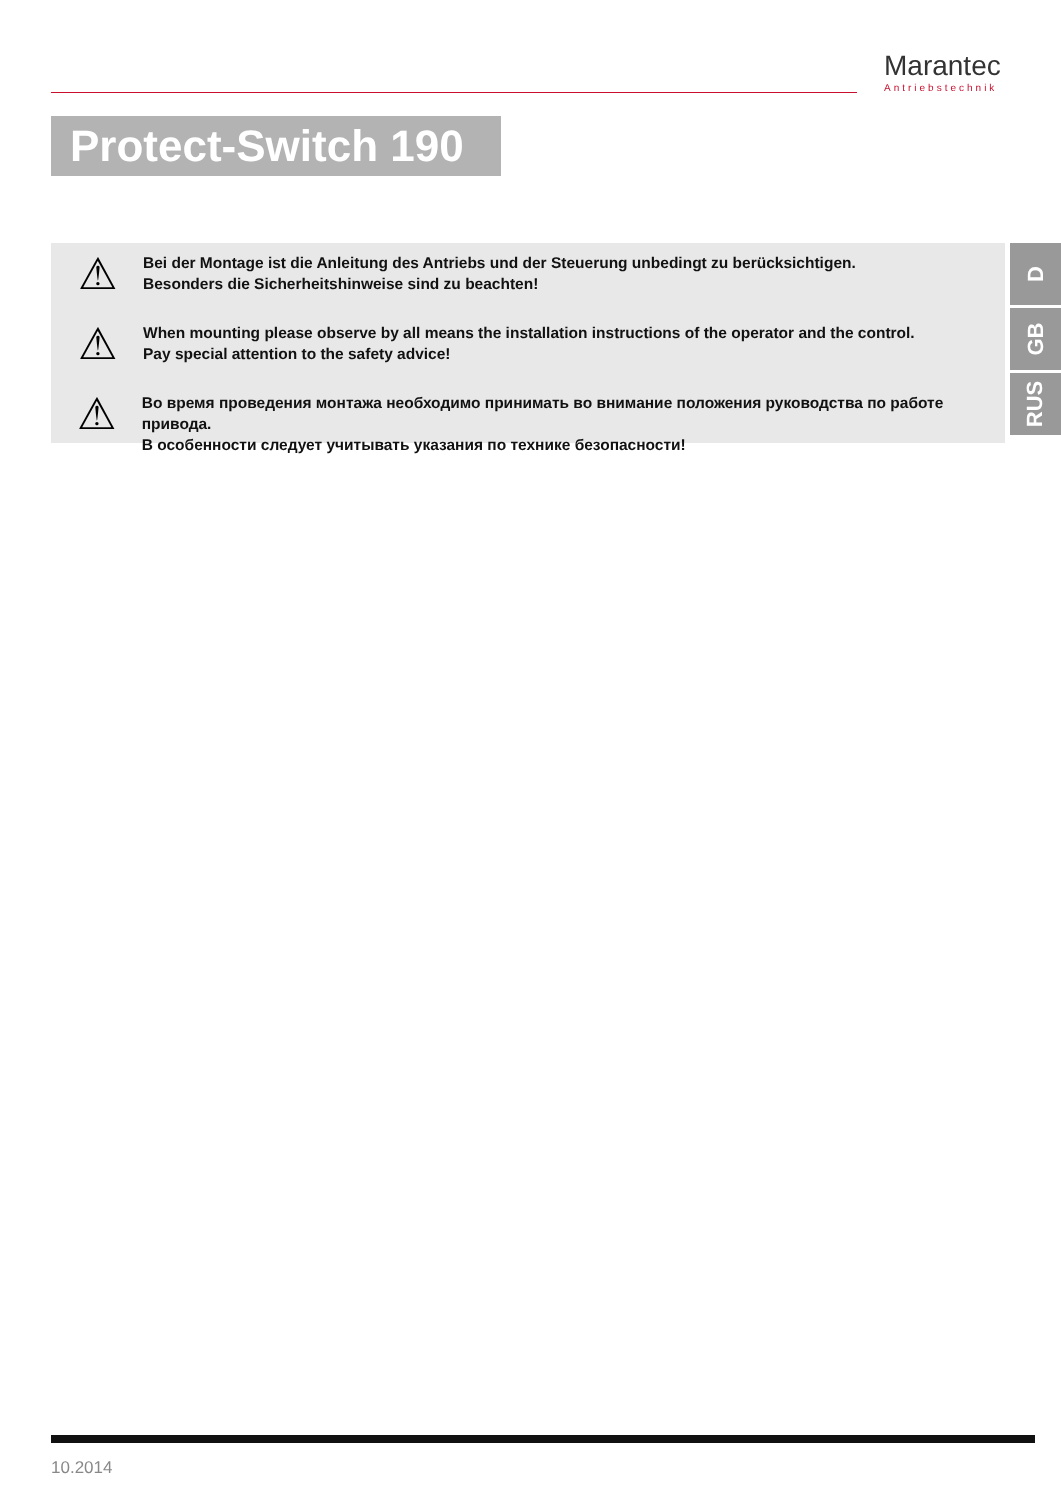Marantec
Antriebstechnik
Protect-Switch 190
⚠
Bei der Montage ist die Anleitung des Antriebs und der Steuerung unbedingt zu berücksichtigen.
Besonders die Sicherheitshinweise sind zu beachten!
⚠
When mounting please observe by all means the installation instructions of the operator and the control.
Pay special attention to the safety advice!
⚠
Во время проведения монтажа необходимо принимать во внимание положения руководства по работе привода.
В особенности следует учитывать указания по технике безопасности!
D
GB
RUS
10.2014